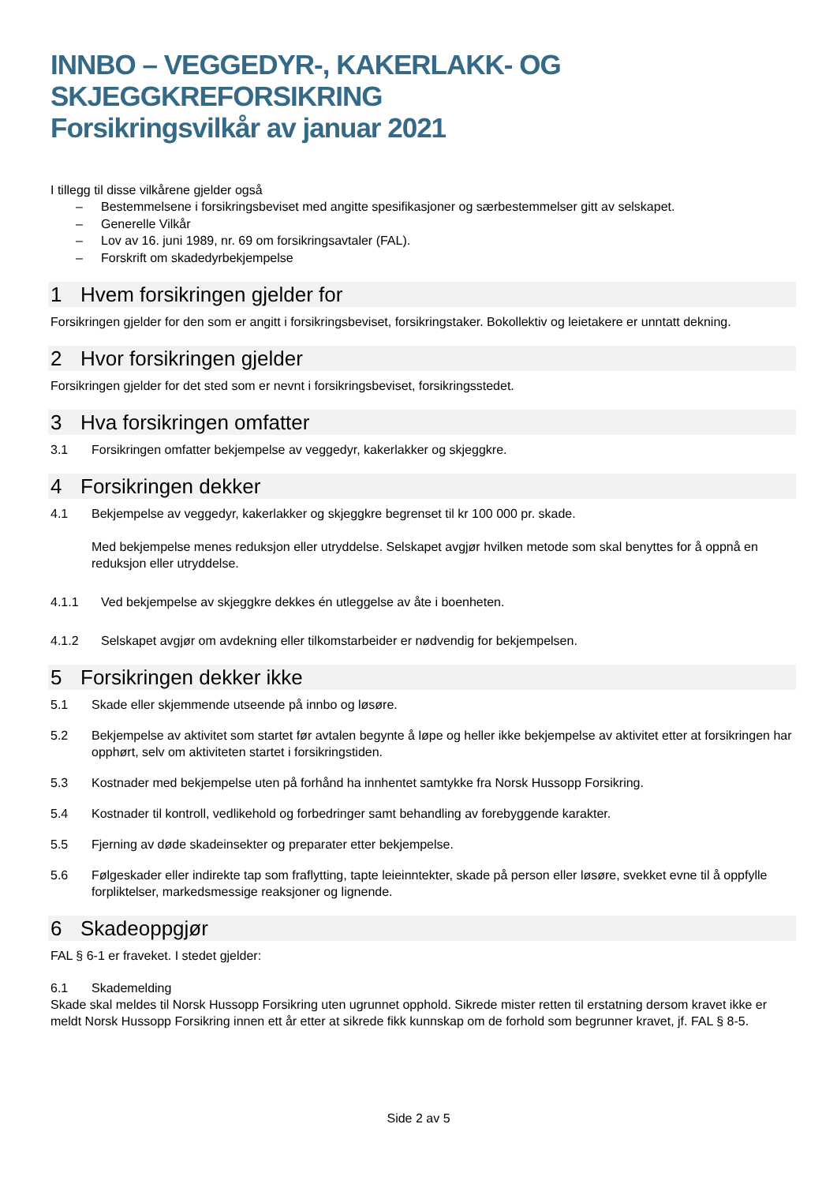INNBO – VEGGEDYR-, KAKERLAKK- OG
SKJEGGKREFORSIKRING
Forsikringsvilkår av januar 2021
I tillegg til disse vilkårene gjelder også
– Bestemmelsene i forsikringsbeviset med angitte spesifikasjoner og særbestemmelser gitt av selskapet.
– Generelle Vilkår
– Lov av 16. juni 1989, nr. 69 om forsikringsavtaler (FAL).
– Forskrift om skadedyrbekjempelse
1 Hvem forsikringen gjelder for
Forsikringen gjelder for den som er angitt i forsikringsbeviset, forsikringstaker. Bokollektiv og leietakere er unntatt dekning.
2 Hvor forsikringen gjelder
Forsikringen gjelder for det sted som er nevnt i forsikringsbeviset, forsikringsstedet.
3 Hva forsikringen omfatter
3.1 Forsikringen omfatter bekjempelse av veggedyr, kakerlakker og skjeggkre.
4 Forsikringen dekker
4.1 Bekjempelse av veggedyr, kakerlakker og skjeggkre begrenset til kr 100 000 pr. skade.
Med bekjempelse menes reduksjon eller utryddelse. Selskapet avgjør hvilken metode som skal benyttes for å oppnå en reduksjon eller utryddelse.
4.1.1 Ved bekjempelse av skjeggkre dekkes én utleggelse av åte i boenheten.
4.1.2 Selskapet avgjør om avdekning eller tilkomstarbeider er nødvendig for bekjempelsen.
5 Forsikringen dekker ikke
5.1 Skade eller skjemmende utseende på innbo og løsøre.
5.2 Bekjempelse av aktivitet som startet før avtalen begynte å løpe og heller ikke bekjempelse av aktivitet etter at forsikringen har opphørt, selv om aktiviteten startet i forsikringstiden.
5.3 Kostnader med bekjempelse uten på forhånd ha innhentet samtykke fra Norsk Hussopp Forsikring.
5.4 Kostnader til kontroll, vedlikehold og forbedringer samt behandling av forebyggende karakter.
5.5 Fjerning av døde skadeinsekter og preparater etter bekjempelse.
5.6 Følgeskader eller indirekte tap som fraflytting, tapte leieinntekter, skade på person eller løsøre, svekket evne til å oppfylle forpliktelser, markedsmessige reaksjoner og lignende.
6 Skadeoppgjør
FAL § 6-1 er fraveket. I stedet gjelder:
6.1 Skademelding
Skade skal meldes til Norsk Hussopp Forsikring uten ugrunnet opphold. Sikrede mister retten til erstatning dersom kravet ikke er meldt Norsk Hussopp Forsikring innen ett år etter at sikrede fikk kunnskap om de forhold som begrunner kravet, jf. FAL § 8-5.
Side 2 av 5